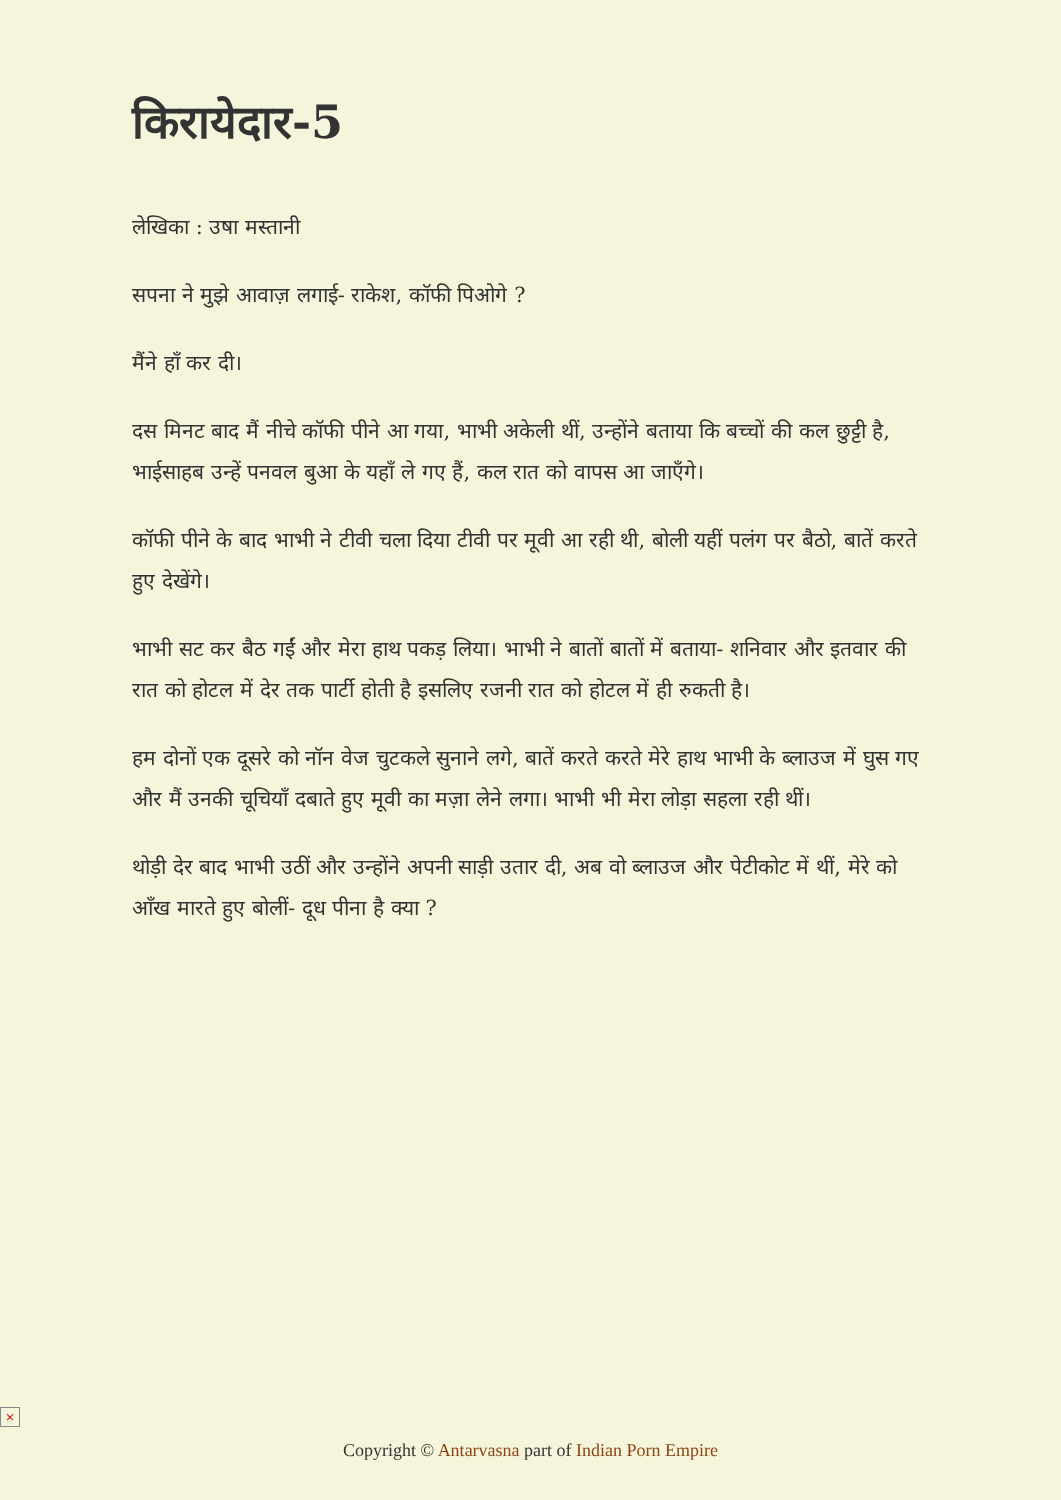किरायेदार-5
लेखिका : उषा मस्तानी
सपना ने मुझे आवाज़ लगाई- राकेश, कॉफी पिओगे ?
मैंने हाँ कर दी।
दस मिनट बाद मैं नीचे कॉफी पीने आ गया, भाभी अकेली थीं, उन्होंने बताया कि बच्चों की कल छुट्टी है, भाईसाहब उन्हें पनवल बुआ के यहाँ ले गए हैं, कल रात को वापस आ जाएँगे।
कॉफी पीने के बाद भाभी ने टीवी चला दिया टीवी पर मूवी आ रही थी, बोली यहीं पलंग पर बैठो, बातें करते हुए देखेंगे।
भाभी सट कर बैठ गईं और मेरा हाथ पकड़ लिया। भाभी ने बातों बातों में बताया- शनिवार और इतवार की रात को होटल में देर तक पार्टी होती है इसलिए रजनी रात को होटल में ही रुकती है।
हम दोनों एक दूसरे को नॉन वेज चुटकले सुनाने लगे, बातें करते करते मेरे हाथ भाभी के ब्लाउज में घुस गए और मैं उनकी चूचियाँ दबाते हुए मूवी का मज़ा लेने लगा। भाभी भी मेरा लोड़ा सहला रही थीं।
थोड़ी देर बाद भाभी उठीं और उन्होंने अपनी साड़ी उतार दी, अब वो ब्लाउज और पेटीकोट में थीं, मेरे को आँख मारते हुए बोलीं- दूध पीना है क्या ?
×
Copyright © Antarvasna part of Indian Porn Empire